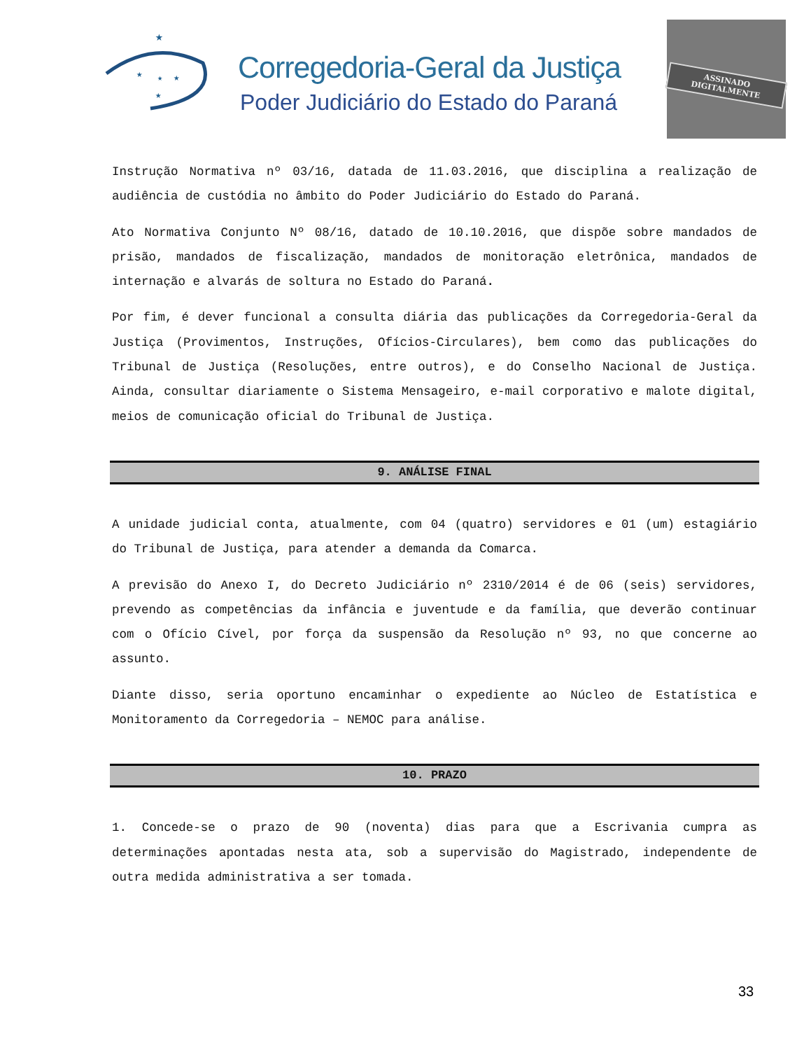★
★
★
★
★
Corregedoria-Geral da Justiça
Poder Judiciário do Estado do Paraná
ASSINADO DIGITALMENTE
Instrução Normativa nº 03/16, datada de 11.03.2016, que disciplina a realização de audiência de custódia no âmbito do Poder Judiciário do Estado do Paraná.
Ato Normativa Conjunto Nº 08/16, datado de 10.10.2016, que dispõe sobre mandados de prisão, mandados de fiscalização, mandados de monitoração eletrônica, mandados de internação e alvarás de soltura no Estado do Paraná.
Por fim, é dever funcional a consulta diária das publicações da Corregedoria-Geral da Justiça (Provimentos, Instruções, Ofícios-Circulares), bem como das publicações do Tribunal de Justiça (Resoluções, entre outros), e do Conselho Nacional de Justiça. Ainda, consultar diariamente o Sistema Mensageiro, e-mail corporativo e malote digital, meios de comunicação oficial do Tribunal de Justiça.
9. ANÁLISE FINAL
A unidade judicial conta, atualmente, com 04 (quatro) servidores e 01 (um) estagiário do Tribunal de Justiça, para atender a demanda da Comarca.
A previsão do Anexo I, do Decreto Judiciário nº 2310/2014 é de 06 (seis) servidores, prevendo as competências da infância e juventude e da família, que deverão continuar com o Ofício Cível, por força da suspensão da Resolução nº 93, no que concerne ao assunto.
Diante disso, seria oportuno encaminhar o expediente ao Núcleo de Estatística e Monitoramento da Corregedoria – NEMOC para análise.
10. PRAZO
1. Concede-se o prazo de 90 (noventa) dias para que a Escrivania cumpra as determinações apontadas nesta ata, sob a supervisão do Magistrado, independente de outra medida administrativa a ser tomada.
33